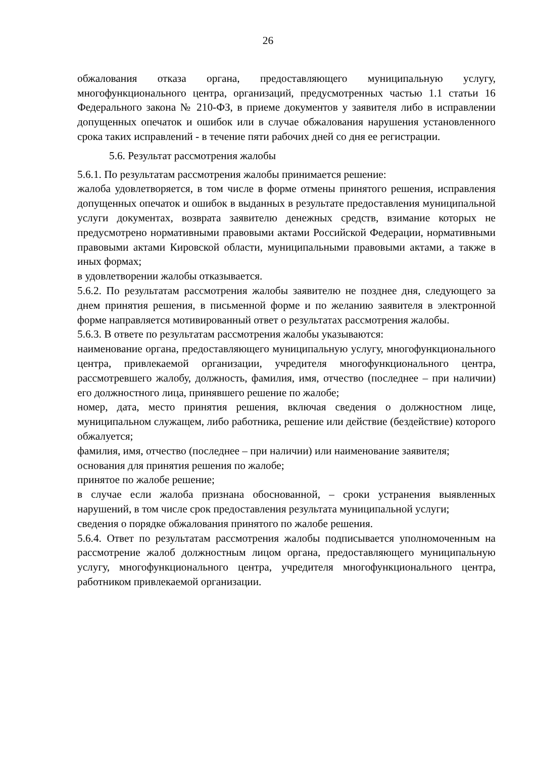26
обжалования отказа органа, предоставляющего муниципальную услугу, многофункционального центра, организаций, предусмотренных частью 1.1 статьи 16 Федерального закона № 210-ФЗ, в приеме документов у заявителя либо в исправлении допущенных опечаток и ошибок или в случае обжалования нарушения установленного срока таких исправлений - в течение пяти рабочих дней со дня ее регистрации.
5.6. Результат рассмотрения жалобы
5.6.1. По результатам рассмотрения жалобы принимается решение:
жалоба удовлетворяется, в том числе в форме отмены принятого решения, исправления допущенных опечаток и ошибок в выданных в результате предоставления муниципальной услуги документах, возврата заявителю денежных средств, взимание которых не предусмотрено нормативными правовыми актами Российской Федерации, нормативными правовыми актами Кировской области, муниципальными правовыми актами, а также в иных формах;
в удовлетворении жалобы отказывается.
5.6.2. По результатам рассмотрения жалобы заявителю не позднее дня, следующего за днем принятия решения, в письменной форме и по желанию заявителя в электронной форме направляется мотивированный ответ о результатах рассмотрения жалобы.
5.6.3. В ответе по результатам рассмотрения жалобы указываются:
наименование органа, предоставляющего муниципальную услугу, многофункционального центра, привлекаемой организации, учредителя многофункционального центра, рассмотревшего жалобу, должность, фамилия, имя, отчество (последнее – при наличии) его должностного лица, принявшего решение по жалобе;
номер, дата, место принятия решения, включая сведения о должностном лице, муниципальном служащем, либо работника, решение или действие (бездействие) которого обжалуется;
фамилия, имя, отчество (последнее – при наличии) или наименование заявителя;
основания для принятия решения по жалобе;
принятое по жалобе решение;
в случае если жалоба признана обоснованной, – сроки устранения выявленных нарушений, в том числе срок предоставления результата муниципальной услуги;
сведения о порядке обжалования принятого по жалобе решения.
5.6.4. Ответ по результатам рассмотрения жалобы подписывается уполномоченным на рассмотрение жалоб должностным лицом органа, предоставляющего муниципальную услугу, многофункционального центра, учредителя многофункционального центра, работником привлекаемой организации.